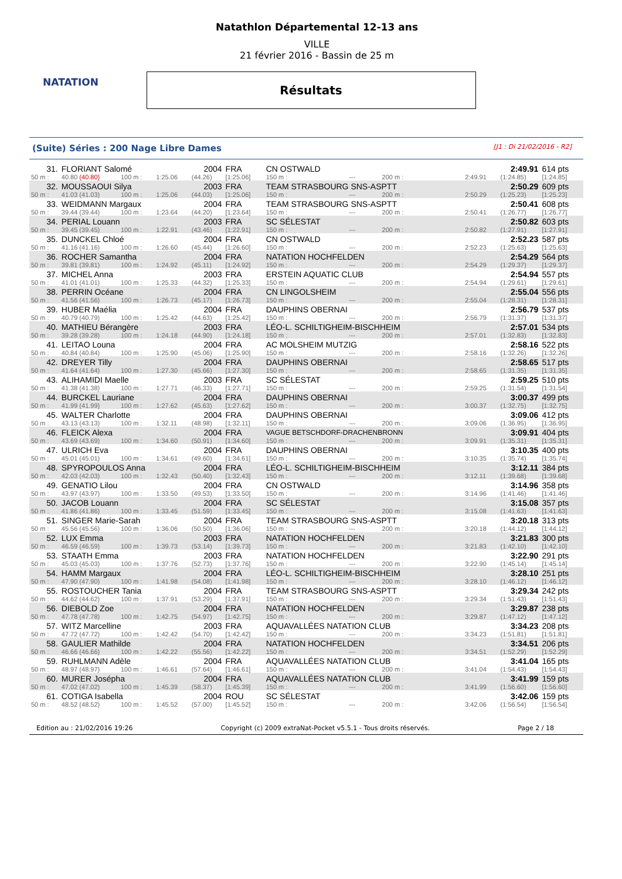NATATION
Natathlon Départemental 12-13 ans
VILLE
21 février 2016 - Bassin de 25 m
Résultats
(Suite) Séries : 200 Nage Libre Dames [J1 : Di 21/02/2016 - R2]
| 31. | FLORIANT Salomé | | | 2004 | FRA | CN OSTWALD | | | 2:49.91 | | 614 pts |
| 50 m : | 40.80 (40.80) | 100 m : | 1:25.06 | (44.26) | [1:25.06] | 150 m : | --- | 200 m : | 2:49.91 | (1:24.85) | [1:24.85] |
| 32. | MOUSSAOUI Silya | | | 2003 | FRA | TEAM STRASBOURG SNS-ASPTT | | | 2:50.29 | | 609 pts |
| 50 m : | 41.03 (41.03) | 100 m : | 1:25.06 | (44.03) | [1:25.06] | 150 m : | --- | 200 m : | 2:50.29 | (1:25.23) | [1:25.23] |
| 33. | WEIDMANN Margaux | | | 2004 | FRA | TEAM STRASBOURG SNS-ASPTT | | | 2:50.41 | | 608 pts |
| 50 m : | 39.44 (39.44) | 100 m : | 1:23.64 | (44.20) | [1:23.64] | 150 m : | --- | 200 m : | 2:50.41 | (1:26.77) | [1:26.77] |
| 34. | PERIAL Louann | | | 2003 | FRA | SC SÉLESTAT | | | 2:50.82 | | 603 pts |
| 50 m : | 39.45 (39.45) | 100 m : | 1:22.91 | (43.46) | [1:22.91] | 150 m : | --- | 200 m : | 2:50.82 | (1:27.91) | [1:27.91] |
| 35. | DUNCKEL Chloé | | | 2004 | FRA | CN OSTWALD | | | 2:52.23 | | 587 pts |
| 50 m : | 41.16 (41.16) | 100 m : | 1:26.60 | (45.44) | [1:26.60] | 150 m : | --- | 200 m : | 2:52.23 | (1:25.63) | [1:25.63] |
| 36. | ROCHER Samantha | | | 2004 | FRA | NATATION HOCHFELDEN | | | 2:54.29 | | 564 pts |
| 50 m : | 39.81 (39.81) | 100 m : | 1:24.92 | (45.11) | [1:24.92] | 150 m : | --- | 200 m : | 2:54.29 | (1:29.37) | [1:29.37] |
| 37. | MICHEL Anna | | | 2003 | FRA | ERSTEIN AQUATIC CLUB | | | 2:54.94 | | 557 pts |
| 50 m : | 41.01 (41.01) | 100 m : | 1:25.33 | (44.32) | [1:25.33] | 150 m : | --- | 200 m : | 2:54.94 | (1:29.61) | [1:29.61] |
| 38. | PERRIN Océane | | | 2004 | FRA | CN LINGOLSHEIM | | | 2:55.04 | | 556 pts |
| 50 m : | 41.56 (41.56) | 100 m : | 1:26.73 | (45.17) | [1:26.73] | 150 m : | --- | 200 m : | 2:55.04 | (1:28.31) | [1:28.31] |
| 39. | HUBER Maélia | | | 2004 | FRA | DAUPHINS OBERNAI | | | 2:56.79 | | 537 pts |
| 50 m : | 40.79 (40.79) | 100 m : | 1:25.42 | (44.63) | [1:25.42] | 150 m : | --- | 200 m : | 2:56.79 | (1:31.37) | [1:31.37] |
| 40. | MATHIEU Bérangère | | | 2003 | FRA | LÉO-L. SCHILTIGHEIM-BISCHHEIM | | | 2:57.01 | | 534 pts |
| 50 m : | 39.28 (39.28) | 100 m : | 1:24.18 | (44.90) | [1:24.18] | 150 m : | --- | 200 m : | 2:57.01 | (1:32.83) | [1:32.83] |
| 41. | LEITAO Louna | | | 2004 | FRA | AC MOLSHEIM MUTZIG | | | 2:58.16 | | 522 pts |
| 50 m : | 40.84 (40.84) | 100 m : | 1:25.90 | (45.06) | [1:25.90] | 150 m : | --- | 200 m : | 2:58.16 | (1:32.26) | [1:32.26] |
| 42. | DREYER Tilly | | | 2004 | FRA | DAUPHINS OBERNAI | | | 2:58.65 | | 517 pts |
| 50 m : | 41.64 (41.64) | 100 m : | 1:27.30 | (45.66) | [1:27.30] | 150 m : | --- | 200 m : | 2:58.65 | (1:31.35) | [1:31.35] |
| 43. | ALIHAMIDI Maelle | | | 2003 | FRA | SC SÉLESTAT | | | 2:59.25 | | 510 pts |
| 50 m : | 41.38 (41.38) | 100 m : | 1:27.71 | (46.33) | [1:27.71] | 150 m : | --- | 200 m : | 2:59.25 | (1:31.54) | [1:31.54] |
| 44. | BURCKEL Lauriane | | | 2004 | FRA | DAUPHINS OBERNAI | | | 3:00.37 | | 499 pts |
| 50 m : | 41.99 (41.99) | 100 m : | 1:27.62 | (45.63) | [1:27.62] | 150 m : | --- | 200 m : | 3:00.37 | (1:32.75) | [1:32.75] |
| 45. | WALTER Charlotte | | | 2004 | FRA | DAUPHINS OBERNAI | | | 3:09.06 | | 412 pts |
| 50 m : | 43.13 (43.13) | 100 m : | 1:32.11 | (48.98) | [1:32.11] | 150 m : | --- | 200 m : | 3:09.06 | (1:36.95) | [1:36.95] |
| 46. | FLEICK Alexa | | | 2004 | FRA | VAGUE BETSCHDORF-DRACHENBRONN | | | 3:09.91 | | 404 pts |
| 50 m : | 43.69 (43.69) | 100 m : | 1:34.60 | (50.91) | [1:34.60] | 150 m : | --- | 200 m : | 3:09.91 | (1:35.31) | [1:35.31] |
| 47. | ULRICH Eva | | | 2004 | FRA | DAUPHINS OBERNAI | | | 3:10.35 | | 400 pts |
| 50 m : | 45.01 (45.01) | 100 m : | 1:34.61 | (49.60) | [1:34.61] | 150 m : | --- | 200 m : | 3:10.35 | (1:35.74) | [1:35.74] |
| 48. | SPYROPOULOS Anna | | | 2004 | FRA | LÉO-L. SCHILTIGHEIM-BISCHHEIM | | | 3:12.11 | | 384 pts |
| 50 m : | 42.03 (42.03) | 100 m : | 1:32.43 | (50.40) | [1:32.43] | 150 m : | --- | 200 m : | 3:12.11 | (1:39.68) | [1:39.68] |
| 49. | GENATIO Lilou | | | 2004 | FRA | CN OSTWALD | | | 3:14.96 | | 358 pts |
| 50 m : | 43.97 (43.97) | 100 m : | 1:33.50 | (49.53) | [1:33.50] | 150 m : | --- | 200 m : | 3:14.96 | (1:41.46) | [1:41.46] |
| 50. | JACOB Louann | | | 2004 | FRA | SC SÉLESTAT | | | 3:15.08 | | 357 pts |
| 50 m : | 41.86 (41.86) | 100 m : | 1:33.45 | (51.59) | [1:33.45] | 150 m : | --- | 200 m : | 3:15.08 | (1:41.63) | [1:41.63] |
| 51. | SINGER Marie-Sarah | | | 2004 | FRA | TEAM STRASBOURG SNS-ASPTT | | | 3:20.18 | | 313 pts |
| 50 m : | 45.56 (45.56) | 100 m : | 1:36.06 | (50.50) | [1:36.06] | 150 m : | --- | 200 m : | 3:20.18 | (1:44.12) | [1:44.12] |
| 52. | LUX Emma | | | 2003 | FRA | NATATION HOCHFELDEN | | | 3:21.83 | | 300 pts |
| 50 m : | 46.59 (46.59) | 100 m : | 1:39.73 | (53.14) | [1:39.73] | 150 m : | --- | 200 m : | 3:21.83 | (1:42.10) | [1:42.10] |
| 53. | STAATH Emma | | | 2003 | FRA | NATATION HOCHFELDEN | | | 3:22.90 | | 291 pts |
| 50 m : | 45.03 (45.03) | 100 m : | 1:37.76 | (52.73) | [1:37.76] | 150 m : | --- | 200 m : | 3:22.90 | (1:45.14) | [1:45.14] |
| 54. | HAMM Margaux | | | 2004 | FRA | LÉO-L. SCHILTIGHEIM-BISCHHEIM | | | 3:28.10 | | 251 pts |
| 50 m : | 47.90 (47.90) | 100 m : | 1:41.98 | (54.08) | [1:41.98] | 150 m : | --- | 200 m : | 3:28.10 | (1:46.12) | [1:46.12] |
| 55. | ROSTOUCHER Tania | | | 2004 | FRA | TEAM STRASBOURG SNS-ASPTT | | | 3:29.34 | | 242 pts |
| 50 m : | 44.62 (44.62) | 100 m : | 1:37.91 | (53.29) | [1:37.91] | 150 m : | --- | 200 m : | 3:29.34 | (1:51.43) | [1:51.43] |
| 56. | DIEBOLD Zoe | | | 2004 | FRA | NATATION HOCHFELDEN | | | 3:29.87 | | 238 pts |
| 50 m : | 47.78 (47.78) | 100 m : | 1:42.75 | (54.97) | [1:42.75] | 150 m : | --- | 200 m : | 3:29.87 | (1:47.12) | [1:47.12] |
| 57. | WITZ Marcelline | | | 2003 | FRA | AQUAVALLÉES NATATION CLUB | | | 3:34.23 | | 208 pts |
| 50 m : | 47.72 (47.72) | 100 m : | 1:42.42 | (54.70) | [1:42.42] | 150 m : | --- | 200 m : | 3:34.23 | (1:51.81) | [1:51.81] |
| 58. | GAULIER Mathilde | | | 2004 | FRA | NATATION HOCHFELDEN | | | 3:34.51 | | 206 pts |
| 50 m : | 46.66 (46.66) | 100 m : | 1:42.22 | (55.56) | [1:42.22] | 150 m : | --- | 200 m : | 3:34.51 | (1:52.29) | [1:52.29] |
| 59. | RUHLMANN Adèle | | | 2004 | FRA | AQUAVALLÉES NATATION CLUB | | | 3:41.04 | | 165 pts |
| 50 m : | 48.97 (48.97) | 100 m : | 1:46.61 | (57.64) | [1:46.61] | 150 m : | --- | 200 m : | 3:41.04 | (1:54.43) | [1:54.43] |
| 60. | MURER Joséphа | | | 2004 | FRA | AQUAVALLÉES NATATION CLUB | | | 3:41.99 | | 159 pts |
| 50 m : | 47.02 (47.02) | 100 m : | 1:45.39 | (58.37) | [1:45.39] | 150 m : | --- | 200 m : | 3:41.99 | (1:56.60) | [1:56.60] |
| 61. | COTIGA Isabella | | | 2004 | ROU | SC SÉLESTAT | | | 3:42.06 | | 159 pts |
| 50 m : | 48.52 (48.52) | 100 m : | 1:45.52 | (57.00) | [1:45.52] | 150 m : | --- | 200 m : | 3:42.06 | (1:56.54) | [1:56.54] |
Edition au : 21/02/2016 19:26 Copyright (c) 2009 extraNat-Pocket v5.5.1 - Tous droits réservés. Page 2 / 18